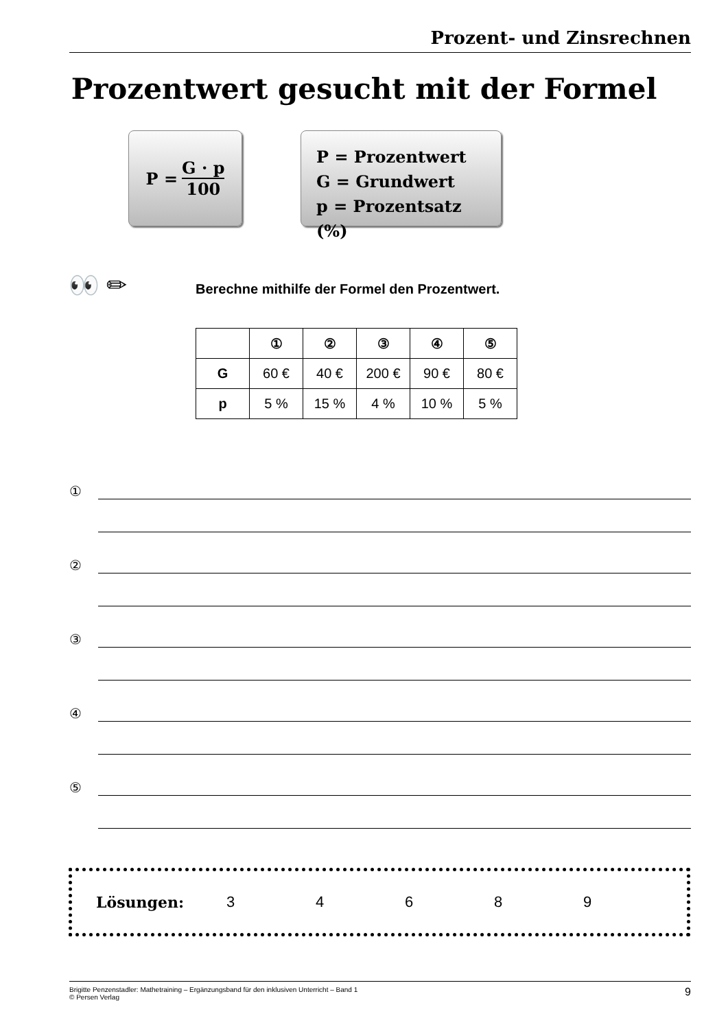Prozent- und Zinsrechnen
Prozentwert gesucht mit der Formel
P = G · p 100
P = Prozentwert
G = Grundwert
p = Prozentsatz (%)
👀 ✏
Berechne mithilfe der Formel den Prozentwert.
| | ① | ② | ③ | ④ | ⑤ |
| --- | --- | --- | --- | --- | --- |
| G | 60 € | 40 € | 200 € | 90 € | 80 € |
| p | 5 % | 15 % | 4 % | 10 % | 5 % |
①
②
③
④
⑤
Lösungen: 34689
Brigitte Penzenstadler: Mathetraining – Ergänzungsband für den inklusiven Unterricht – Band 1
© Persen Verlag
9